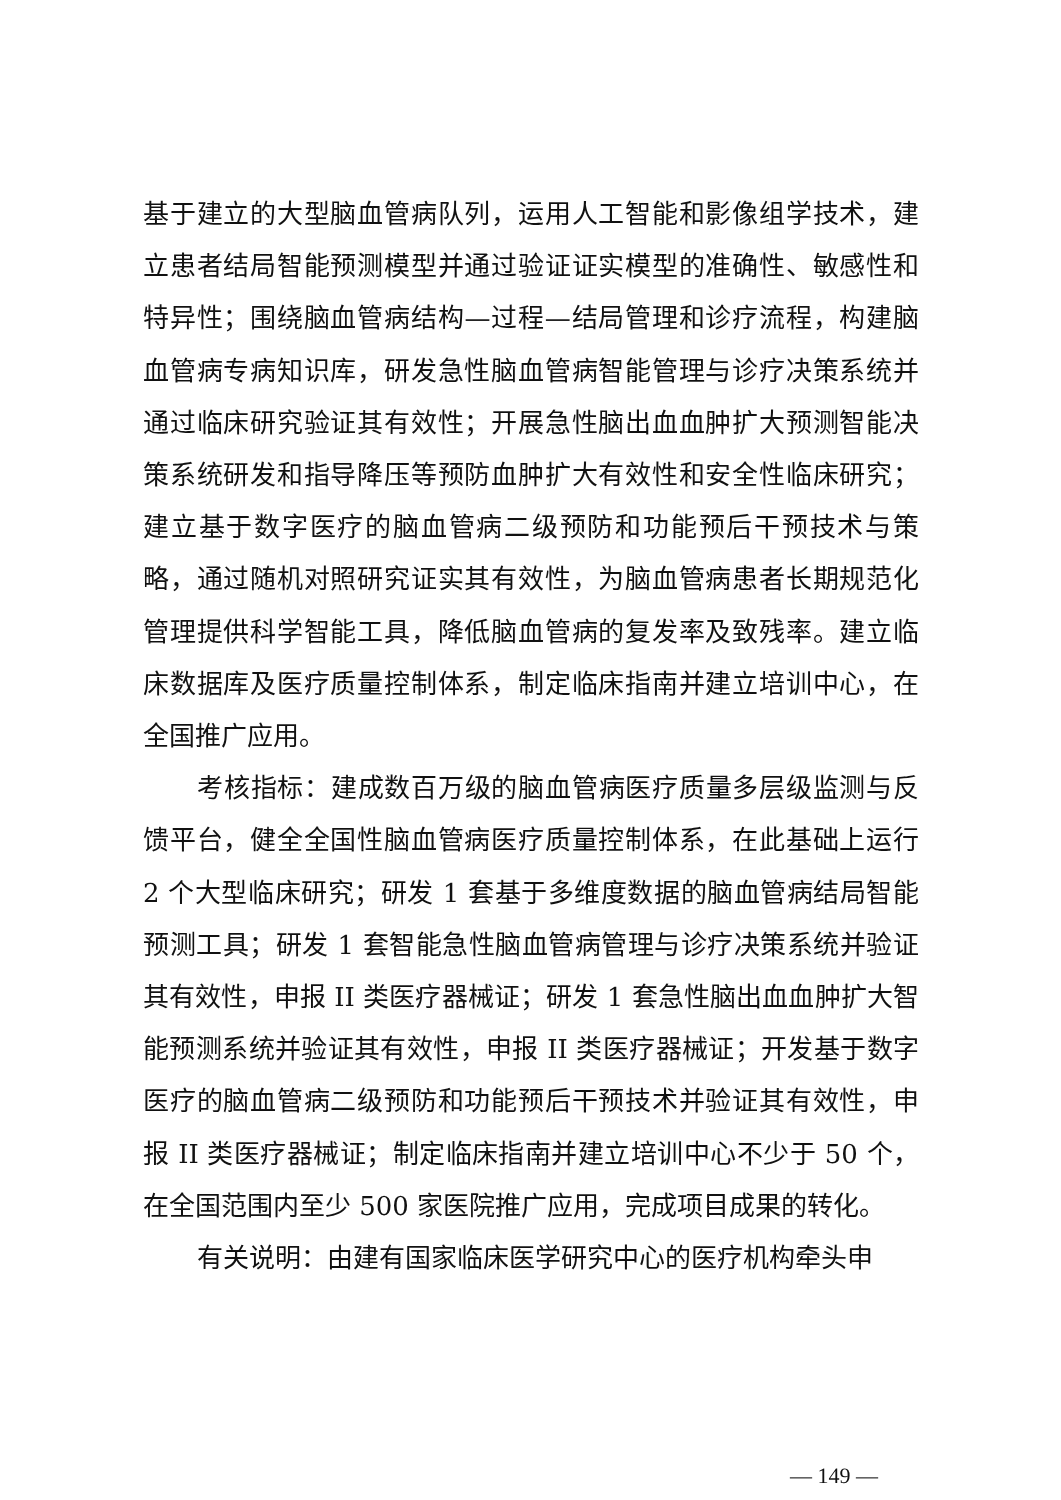基于建立的大型脑血管病队列，运用人工智能和影像组学技术，建立患者结局智能预测模型并通过验证证实模型的准确性、敏感性和特异性；围绕脑血管病结构—过程—结局管理和诊疗流程，构建脑血管病专病知识库，研发急性脑血管病智能管理与诊疗决策系统并通过临床研究验证其有效性；开展急性脑出血血肿扩大预测智能决策系统研发和指导降压等预防血肿扩大有效性和安全性临床研究；建立基于数字医疗的脑血管病二级预防和功能预后干预技术与策略，通过随机对照研究证实其有效性，为脑血管病患者长期规范化管理提供科学智能工具，降低脑血管病的复发率及致残率。建立临床数据库及医疗质量控制体系，制定临床指南并建立培训中心，在全国推广应用。
考核指标：建成数百万级的脑血管病医疗质量多层级监测与反馈平台，健全全国性脑血管病医疗质量控制体系，在此基础上运行 2 个大型临床研究；研发 1 套基于多维度数据的脑血管病结局智能预测工具；研发 1 套智能急性脑血管病管理与诊疗决策系统并验证其有效性，申报 II 类医疗器械证；研发 1 套急性脑出血血肿扩大智能预测系统并验证其有效性，申报 II 类医疗器械证；开发基于数字医疗的脑血管病二级预防和功能预后干预技术并验证其有效性，申报 II 类医疗器械证；制定临床指南并建立培训中心不少于 50 个，在全国范围内至少 500 家医院推广应用，完成项目成果的转化。
有关说明：由建有国家临床医学研究中心的医疗机构牵头申
— 149 —